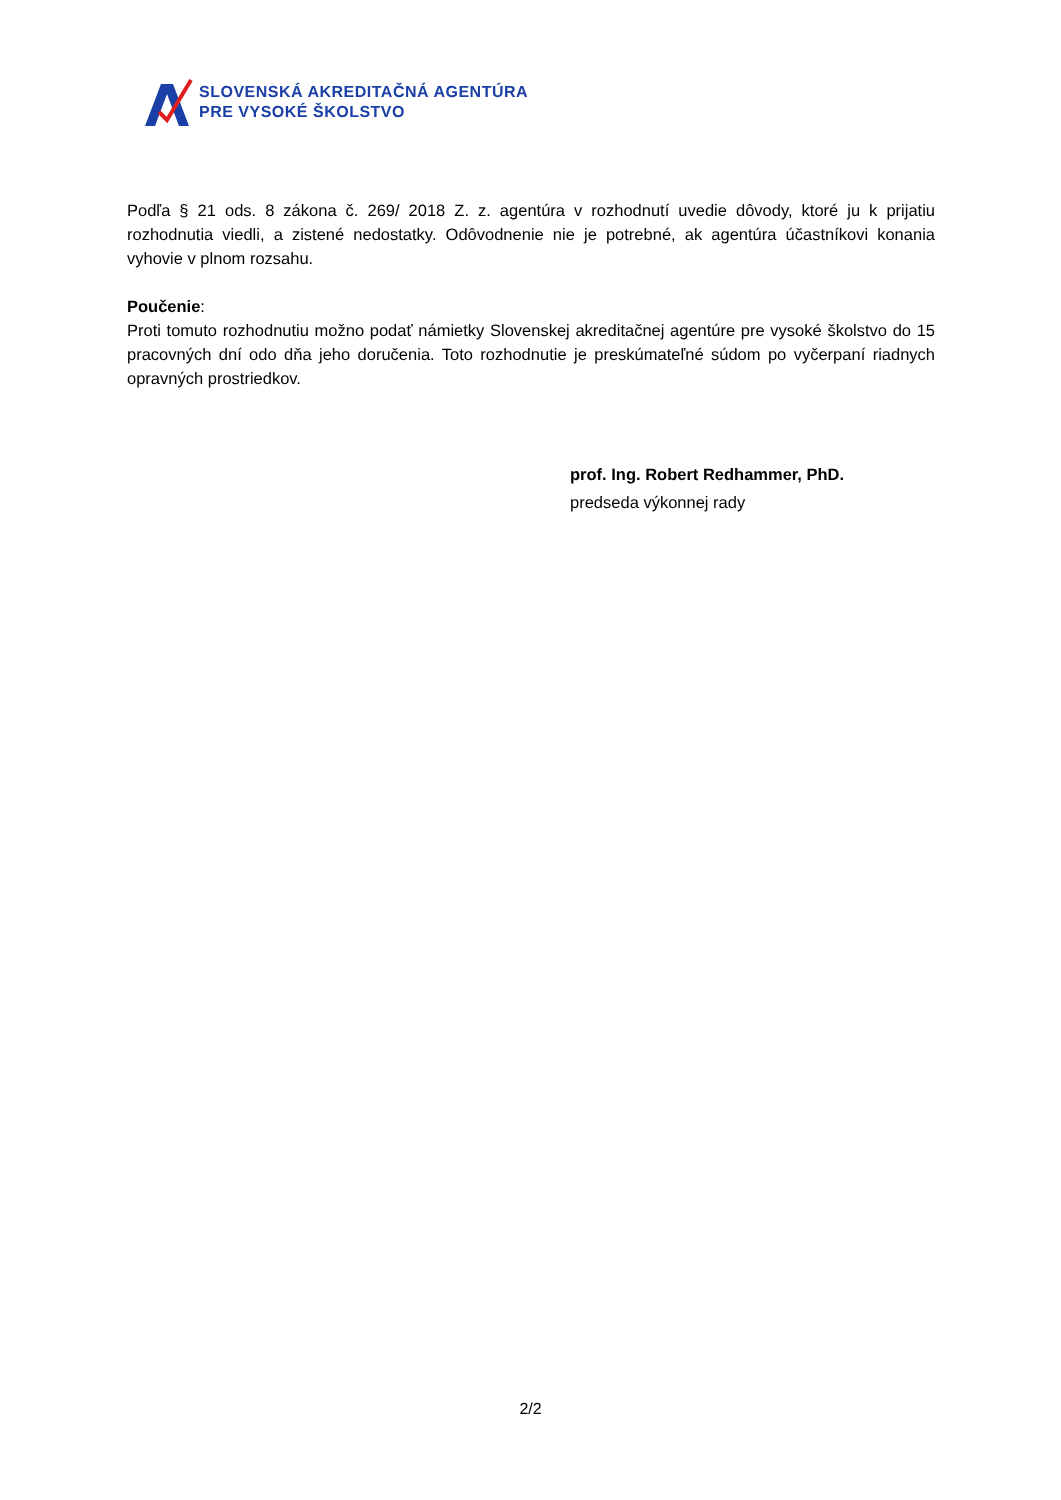SLOVENSKÁ AKREDITAČNÁ AGENTÚRA
PRE VYSOKÉ ŠKOLSTVO
Podľa § 21 ods. 8 zákona č. 269/ 2018 Z. z. agentúra v rozhodnutí uvedie dôvody, ktoré ju k prijatiu rozhodnutia viedli, a zistené nedostatky. Odôvodnenie nie je potrebné, ak agentúra účastníkovi konania vyhovie v plnom rozsahu.
Poučenie:
Proti tomuto rozhodnutiu možno podať námietky Slovenskej akreditačnej agentúre pre vysoké školstvo do 15 pracovných dní odo dňa jeho doručenia. Toto rozhodnutie je preskúmateľné súdom po vyčerpaní riadnych opravných prostriedkov.
prof. Ing. Robert Redhammer, PhD.
predseda výkonnej rady
2/2